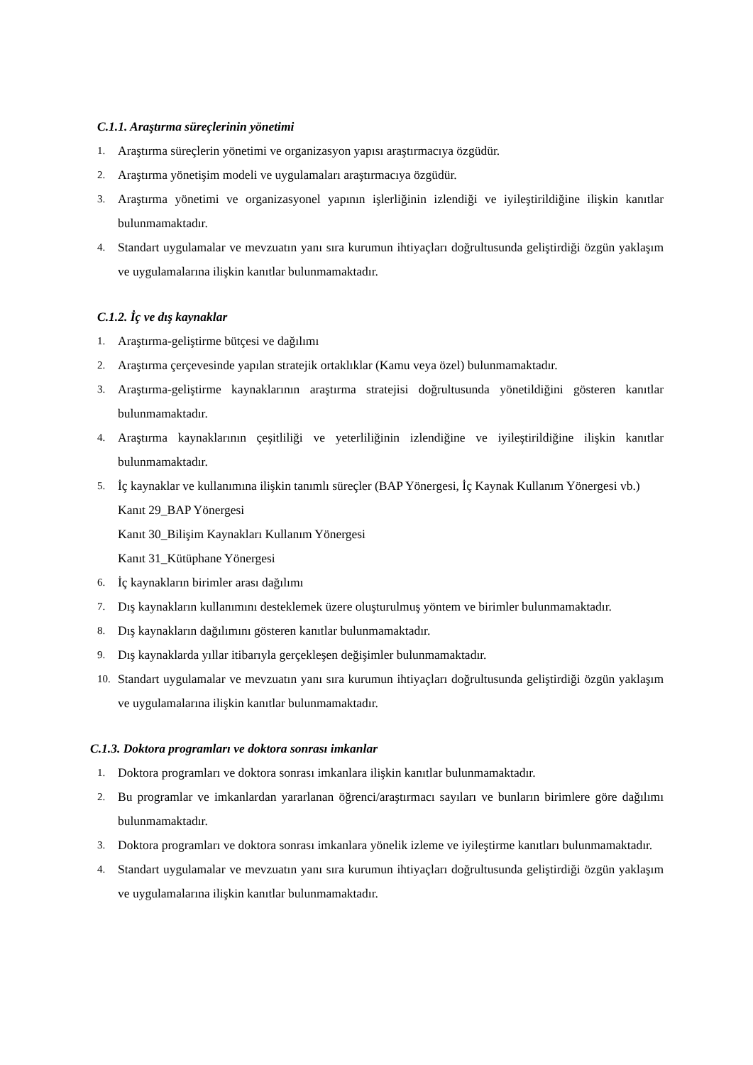C.1.1. Araştırma süreçlerinin yönetimi
1. Araştırma süreçlerin yönetimi ve organizasyon yapısı araştırmacıya özgüdür.
2. Araştırma yönetişim modeli ve uygulamaları araştırmacıya özgüdür.
3. Araştırma yönetimi ve organizasyonel yapının işlerliğinin izlendiği ve iyileştirildiğine ilişkin kanıtlar bulunmamaktadır.
4. Standart uygulamalar ve mevzuatın yanı sıra kurumun ihtiyaçları doğrultusunda geliştirdiği özgün yaklaşım ve uygulamalarına ilişkin kanıtlar bulunmamaktadır.
C.1.2. İç ve dış kaynaklar
1. Araştırma-geliştirme bütçesi ve dağılımı
2. Araştırma çerçevesinde yapılan stratejik ortaklıklar (Kamu veya özel) bulunmamaktadır.
3. Araştırma-geliştirme kaynaklarının araştırma stratejisi doğrultusunda yönetildiğini gösteren kanıtlar bulunmamaktadır.
4. Araştırma kaynaklarının çeşitliliği ve yeterliliğinin izlendiğine ve iyileştirildiğine ilişkin kanıtlar bulunmamaktadır.
5. İç kaynaklar ve kullanımına ilişkin tanımlı süreçler (BAP Yönergesi, İç Kaynak Kullanım Yönergesi vb.)
Kanıt 29_BAP Yönergesi
Kanıt 30_Bilişim Kaynakları Kullanım Yönergesi
Kanıt 31_Kütüphane Yönergesi
6. İç kaynakların birimler arası dağılımı
7. Dış kaynakların kullanımını desteklemek üzere oluşturulmuş yöntem ve birimler bulunmamaktadır.
8. Dış kaynakların dağılımını gösteren kanıtlar bulunmamaktadır.
9. Dış kaynaklarda yıllar itibarıyla gerçekleşen değişimler bulunmamaktadır.
10. Standart uygulamalar ve mevzuatın yanı sıra kurumun ihtiyaçları doğrultusunda geliştirdiği özgün yaklaşım ve uygulamalarına ilişkin kanıtlar bulunmamaktadır.
C.1.3. Doktora programları ve doktora sonrası imkanlar
1. Doktora programları ve doktora sonrası imkanlara ilişkin kanıtlar bulunmamaktadır.
2. Bu programlar ve imkanlardan yararlanan öğrenci/araştırmacı sayıları ve bunların birimlere göre dağılımı bulunmamaktadır.
3. Doktora programları ve doktora sonrası imkanlara yönelik izleme ve iyileştirme kanıtları bulunmamaktadır.
4. Standart uygulamalar ve mevzuatın yanı sıra kurumun ihtiyaçları doğrultusunda geliştirdiği özgün yaklaşım ve uygulamalarına ilişkin kanıtlar bulunmamaktadır.